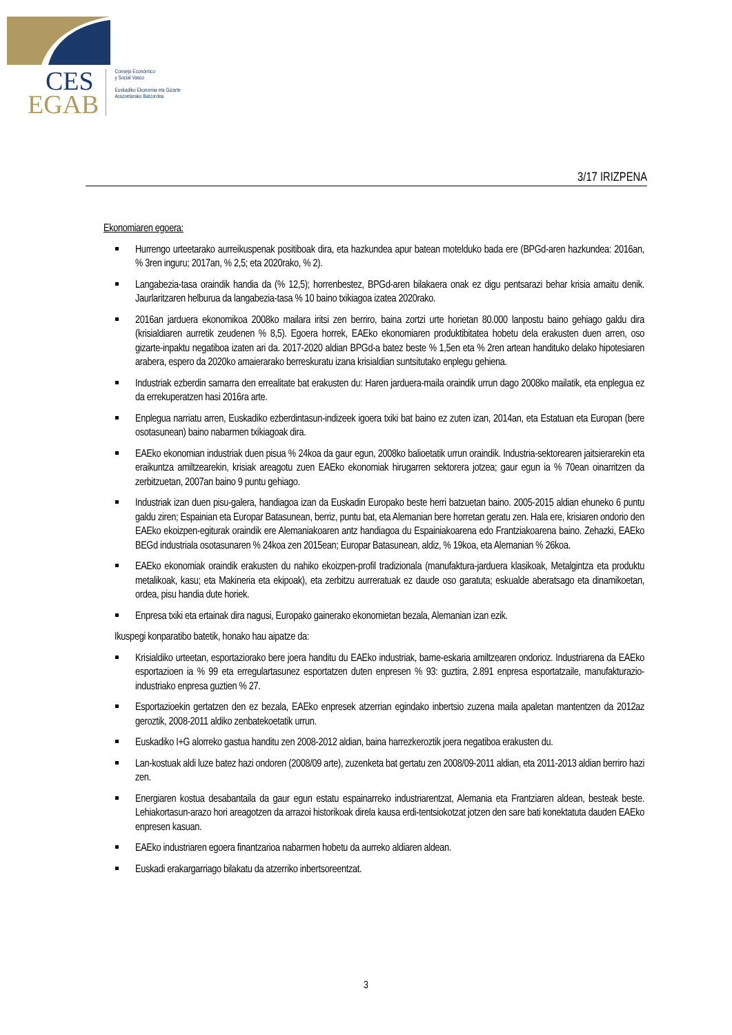CES
EGAB
Consejo Económico
y Social Vasco
Euskadiko Ekonomia eta Gizarte
Arazoetarako Batzordea
3/17 IRIZPENA
Ekonomiaren egoera:
Hurrengo urteetarako aurreikuspenak positiboak dira, eta hazkundea apur batean moteldu­ko bada ere (BPGd-aren hazkundea: 2016an, % 3ren inguru; 2017an, % 2,5; eta 2020rako, % 2).
Langabezia-tasa oraindik handia da (% 12,5); horrenbestez, BPGd-aren bilakaera onak ez digu pentsarazi behar krisia amaitu denik. Jaurlaritzaren helburua da langabezia-tasa % 10 baino txikiagoa izatea 2020rako.
2016an jarduera ekonomikoa 2008ko mailara iritsi zen berriro, baina zortzi urte horietan 80.000 lanpostu baino gehiago galdu dira (krisialdiaren aurretik zeudenen % 8,5). Egoera horrek, EAEko ekonomiaren produktibitatea hobetu dela erakusten duen arren, oso gizarte-inpaktu negatiboa izaten ari da. 2017-2020 aldian BPGd-a batez beste % 1,5en eta % 2ren artean handituko delako hipotesiaren arabera, espero da 2020ko amaierarako berreskuratu izana krisialdian suntsitutako enplegu gehiena.
Industriak ezberdin samarra den errealitate bat erakusten du: Haren jarduera-maila oraindik urrun dago 2008ko mailatik, eta enplegua ez da errekuperatzen hasi 2016ra arte.
Enplegua narriatu arren, Euskadiko ezberdintasun-indizeek igoera txiki bat baino ez zuten izan, 2014an, eta Estatuan eta Europan (bere osotasunean) baino nabarmen txikiagoak dira.
EAEko ekonomian industriak duen pisua % 24koa da gaur egun, 2008ko balioetatik urrun oraindik. Industria-sektorearen jaitsierarekin eta eraikuntza amiltzearekin, krisiak areagotu zuen EAEko ekonomiak hirugarren sektorera jotzea; gaur egun ia % 70ean oinarritzen da zerbitzuetan, 2007an baino 9 puntu gehiago.
Industriak izan duen pisu-galera, handiagoa izan da Euskadin Europako beste herri batzuetan baino. 2005-2015 aldian ehuneko 6 puntu galdu ziren; Espainian eta Europar Batasunean, berriz, puntu bat, eta Alemanian bere horretan geratu zen. Hala ere, krisiaren ondorio den EAEko ekoizpen-egiturak oraindik ere Alemaniakoaren antz handiagoa du Espainiakoarena edo Frantziakoarena baino. Zehazki, EAEko BEGd industriala osotasunaren % 24koa zen 2015ean; Europar Batasunean, aldiz, % 19koa, eta Alemanian % 26koa.
EAEko ekonomiak oraindik erakusten du nahiko ekoizpen-profil tradizionala (manufaktura-jarduera klasikoak, Metalgintza eta produktu metalikoak, kasu; eta Makineria eta ekipoak), eta zerbitzu aurreratuak ez daude oso garatuta; eskualde aberatsago eta dinamikoetan, ordea, pisu handia dute horiek.
Enpresa txiki eta ertainak dira nagusi, Europako gainerako ekonomietan bezala, Alemanian izan ezik.
Ikuspegi konparatibo batetik, honako hau aipatze da:
Krisialdiko urteetan, esportaziorako bere joera handitu du EAEko industriak, barne-eskaria amiltzearen ondorioz. Industriarena da EAEko esportazioen ia % 99 eta erregulartasunez esportatzen duten enpresen % 93: guztira, 2.891 enpresa esportatzaile, manufakturazio-industriako enpresa guztien % 27.
Esportazioekin gertatzen den ez bezala, EAEko enpresek atzerrian egindako inbertsio zuzena maila apaletan mantentzen da 2012az geroztik, 2008-2011 aldiko zenbatekoetatik urrun.
Euskadiko I+G alorreko gastua handitu zen 2008-2012 aldian, baina harrezkeroztik joera negatiboa erakusten du.
Lan-kostuak aldi luze batez hazi ondoren (2008/09 arte), zuzenketa bat gertatu zen 2008/09-2011 aldian, eta 2011-2013 aldian berriro hazi zen.
Energiaren kostua desabantaila da gaur egun estatu espainarreko industriarentzat, Alemania eta Frantziaren aldean, besteak beste. Lehiakortasun-arazo hori areagotzen da arrazoi historikoak direla kausa erdi-tentsiokotzat jotzen den sare bati konektatuta dauden EAEko enpresen kasuan.
EAEko industriaren egoera finantzarioa nabarmen hobetu da aurreko aldiaren aldean.
Euskadi erakargarriago bilakatu da atzerriko inbertsoreentzat.
3